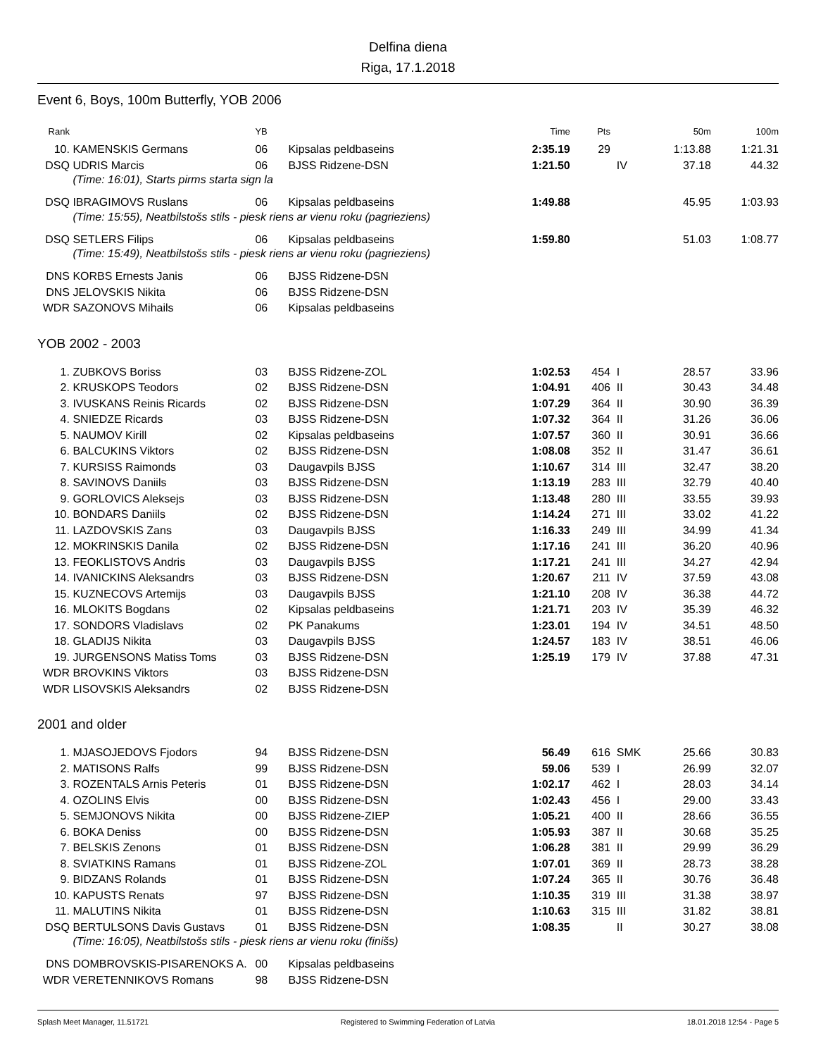Delfina diena
Riga, 17.1.2018
Event 6, Boys, 100m Butterfly, YOB 2006
| Rank | | YB | | Time | Pts | | 50m | 100m |
| --- | --- | --- | --- | --- | --- | --- | --- | --- |
| 10. | KAMENSKIS Germans | 06 | Kipsalas peldbaseins | 2:35.19 | 29 | | 1:13.88 | 1:21.31 |
| DSQ | UDRIS Marcis | 06 | BJSS Ridzene-DSN | 1:21.50 | | IV | 37.18 | 44.32 |
| | (Time: 16:01), Starts pirms starta sign la | | | | | | | |
| DSQ | IBRAGIMOVS Ruslans | 06 | Kipsalas peldbaseins | 1:49.88 | | | 45.95 | 1:03.93 |
| | (Time: 15:55), Neatbilstošs stils - piesk riens ar vienu roku (pagrieziens) | | | | | | | |
| DSQ | SETLERS Filips | 06 | Kipsalas peldbaseins | 1:59.80 | | | 51.03 | 1:08.77 |
| | (Time: 15:49), Neatbilstošs stils - piesk riens ar vienu roku (pagrieziens) | | | | | | | |
| DNS | KORBS Ernests Janis | 06 | BJSS Ridzene-DSN | | | | | |
| DNS | JELOVSKIS Nikita | 06 | BJSS Ridzene-DSN | | | | | |
| WDR | SAZONOVS Mihails | 06 | Kipsalas peldbaseins | | | | | |
YOB 2002 - 2003
| 1. | ZUBKOVS Boriss | 03 | BJSS Ridzene-ZOL | 1:02.53 | 454 | I | 28.57 | 33.96 |
| 2. | KRUSKOPS Teodors | 02 | BJSS Ridzene-DSN | 1:04.91 | 406 | II | 30.43 | 34.48 |
| 3. | IVUSKANS Reinis Ricards | 02 | BJSS Ridzene-DSN | 1:07.29 | 364 | II | 30.90 | 36.39 |
| 4. | SNIEDZE Ricards | 03 | BJSS Ridzene-DSN | 1:07.32 | 364 | II | 31.26 | 36.06 |
| 5. | NAUMOV Kirill | 02 | Kipsalas peldbaseins | 1:07.57 | 360 | II | 30.91 | 36.66 |
| 6. | BALCUKINS Viktors | 02 | BJSS Ridzene-DSN | 1:08.08 | 352 | II | 31.47 | 36.61 |
| 7. | KURSISS Raimonds | 03 | Daugavpils BJSS | 1:10.67 | 314 | III | 32.47 | 38.20 |
| 8. | SAVINOVS Daniils | 03 | BJSS Ridzene-DSN | 1:13.19 | 283 | III | 32.79 | 40.40 |
| 9. | GORLOVICS Aleksejs | 03 | BJSS Ridzene-DSN | 1:13.48 | 280 | III | 33.55 | 39.93 |
| 10. | BONDARS Daniils | 02 | BJSS Ridzene-DSN | 1:14.24 | 271 | III | 33.02 | 41.22 |
| 11. | LAZDOVSKIS Zans | 03 | Daugavpils BJSS | 1:16.33 | 249 | III | 34.99 | 41.34 |
| 12. | MOKRINSKIS Danila | 02 | BJSS Ridzene-DSN | 1:17.16 | 241 | III | 36.20 | 40.96 |
| 13. | FEOKLISTOVS Andris | 03 | Daugavpils BJSS | 1:17.21 | 241 | III | 34.27 | 42.94 |
| 14. | IVANICKINS Aleksandrs | 03 | BJSS Ridzene-DSN | 1:20.67 | 211 | IV | 37.59 | 43.08 |
| 15. | KUZNECOVS Artemijs | 03 | Daugavpils BJSS | 1:21.10 | 208 | IV | 36.38 | 44.72 |
| 16. | MLOKITS Bogdans | 02 | Kipsalas peldbaseins | 1:21.71 | 203 | IV | 35.39 | 46.32 |
| 17. | SONDORS Vladislavs | 02 | PK Panakums | 1:23.01 | 194 | IV | 34.51 | 48.50 |
| 18. | GLADIJS Nikita | 03 | Daugavpils BJSS | 1:24.57 | 183 | IV | 38.51 | 46.06 |
| 19. | JURGENSONS Matiss Toms | 03 | BJSS Ridzene-DSN | 1:25.19 | 179 | IV | 37.88 | 47.31 |
| WDR | BROVKINS Viktors | 03 | BJSS Ridzene-DSN | | | | | |
| WDR | LISOVSKIS Aleksandrs | 02 | BJSS Ridzene-DSN | | | | | |
2001 and older
| 1. | MJASOJEDOVS Fjodors | 94 | BJSS Ridzene-DSN | 56.49 | 616 | SMK | 25.66 | 30.83 |
| 2. | MATISONS Ralfs | 99 | BJSS Ridzene-DSN | 59.06 | 539 | I | 26.99 | 32.07 |
| 3. | ROZENTALS Arnis Peteris | 01 | BJSS Ridzene-DSN | 1:02.17 | 462 | I | 28.03 | 34.14 |
| 4. | OZOLINS Elvis | 00 | BJSS Ridzene-DSN | 1:02.43 | 456 | I | 29.00 | 33.43 |
| 5. | SEMJONOVS Nikita | 00 | BJSS Ridzene-ZIEP | 1:05.21 | 400 | II | 28.66 | 36.55 |
| 6. | BOKA Deniss | 00 | BJSS Ridzene-DSN | 1:05.93 | 387 | II | 30.68 | 35.25 |
| 7. | BELSKIS Zenons | 01 | BJSS Ridzene-DSN | 1:06.28 | 381 | II | 29.99 | 36.29 |
| 8. | SVIATKINS Ramans | 01 | BJSS Ridzene-ZOL | 1:07.01 | 369 | II | 28.73 | 38.28 |
| 9. | BIDZANS Rolands | 01 | BJSS Ridzene-DSN | 1:07.24 | 365 | II | 30.76 | 36.48 |
| 10. | KAPUSTS Renats | 97 | BJSS Ridzene-DSN | 1:10.35 | 319 | III | 31.38 | 38.97 |
| 11. | MALUTINS Nikita | 01 | BJSS Ridzene-DSN | 1:10.63 | 315 | III | 31.82 | 38.81 |
| DSQ | BERTULSONS Davis Gustavs | 01 | BJSS Ridzene-DSN | 1:08.35 | | II | 30.27 | 38.08 |
| | (Time: 16:05), Neatbilstošs stils - piesk riens ar vienu roku (finišs) | | | | | | | |
| DNS | DOMBROVSKIS-PISARENOKS A. | 00 | Kipsalas peldbaseins | | | | | |
| WDR | VERETENNIKOVS Romans | 98 | BJSS Ridzene-DSN | | | | | |
Splash Meet Manager, 11.51721 Registered to Swimming Federation of Latvia 18.01.2018 12:54 - Page 5